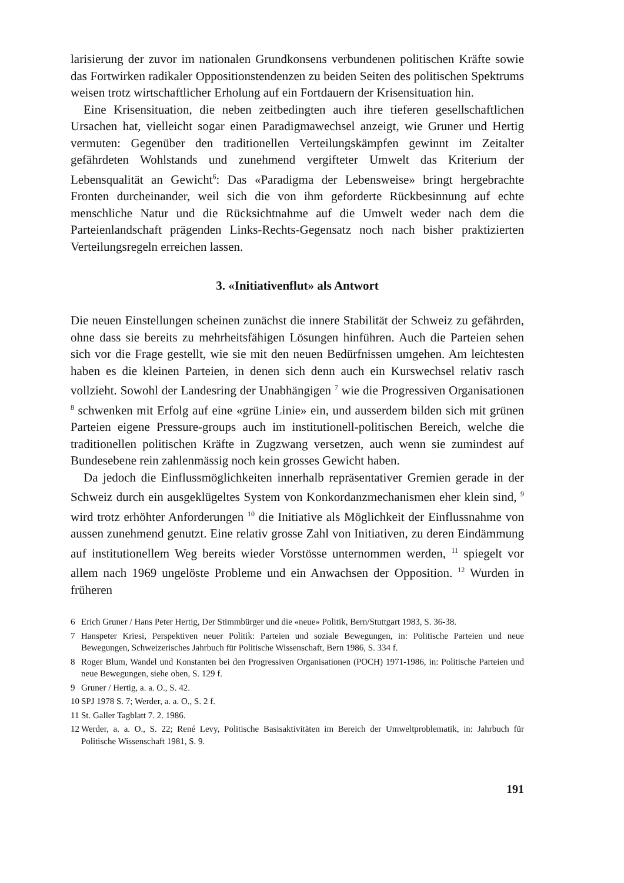larisierung der zuvor im nationalen Grundkonsens verbundenen politischen Kräfte sowie das Fortwirken radikaler Oppositionstendenzen zu beiden Seiten des politischen Spektrums weisen trotz wirtschaftlicher Erholung auf ein Fortdauern der Krisensituation hin.
Eine Krisensituation, die neben zeitbedingten auch ihre tieferen gesellschaftlichen Ursachen hat, vielleicht sogar einen Paradigmawechsel anzeigt, wie Gruner und Hertig vermuten: Gegenüber den traditionellen Verteilungskämpfen gewinnt im Zeitalter gefährdeten Wohlstands und zunehmend vergifteter Umwelt das Kriterium der Lebensqualität an Gewicht<sup>6</sup>: Das «Paradigma der Lebensweise» bringt hergebrachte Fronten durcheinander, weil sich die von ihm geforderte Rückbesinnung auf echte menschliche Natur und die Rücksichtnahme auf die Umwelt weder nach dem die Parteienlandschaft prägenden Links-Rechts-Gegensatz noch nach bisher praktizierten Verteilungsregeln erreichen lassen.
3. «Initiativenflut» als Antwort
Die neuen Einstellungen scheinen zunächst die innere Stabilität der Schweiz zu gefährden, ohne dass sie bereits zu mehrheitsfähigen Lösungen hinführen. Auch die Parteien sehen sich vor die Frage gestellt, wie sie mit den neuen Bedürfnissen umgehen. Am leichtesten haben es die kleinen Parteien, in denen sich denn auch ein Kurswechsel relativ rasch vollzieht. Sowohl der Landesring der Unabhängigen <sup>7</sup> wie die Progressiven Organisationen <sup>8</sup> schwenken mit Erfolg auf eine «grüne Linie» ein, und ausserdem bilden sich mit grünen Parteien eigene Pressure-groups auch im institutionell-politischen Bereich, welche die traditionellen politischen Kräfte in Zugzwang versetzen, auch wenn sie zumindest auf Bundesebene rein zahlenmässig noch kein grosses Gewicht haben.
Da jedoch die Einflussmöglichkeiten innerhalb repräsentativer Gremien gerade in der Schweiz durch ein ausgeklügeltes System von Konkordanzmechanismen eher klein sind, <sup>9</sup> wird trotz erhöhter Anforderungen <sup>10</sup> die Initiative als Möglichkeit der Einflussnahme von aussen zunehmend genutzt. Eine relativ grosse Zahl von Initiativen, zu deren Eindämmung auf institutionellem Weg bereits wieder Vorstösse unternommen werden, <sup>11</sup> spiegelt vor allem nach 1969 ungelöste Probleme und ein Anwachsen der Opposition. <sup>12</sup> Wurden in früheren
6 Erich Gruner / Hans Peter Hertig, Der Stimmbürger und die «neue» Politik, Bern/Stuttgart 1983, S. 36-38.
7 Hanspeter Kriesi, Perspektiven neuer Politik: Parteien und soziale Bewegungen, in: Politische Parteien und neue Bewegungen, Schweizerisches Jahrbuch für Politische Wissenschaft, Bern 1986, S. 334 f.
8 Roger Blum, Wandel und Konstanten bei den Progressiven Organisationen (POCH) 1971-1986, in: Politische Parteien und neue Bewegungen, siehe oben, S. 129 f.
9 Gruner / Hertig, a. a. O., S. 42.
10 SPJ 1978 S. 7; Werder, a. a. O., S. 2 f.
11 St. Galler Tagblatt 7. 2. 1986.
12 Werder, a. a. O., S. 22; René Levy, Politische Basisaktivitäten im Bereich der Umweltproblematik, in: Jahrbuch für Politische Wissenschaft 1981, S. 9.
191